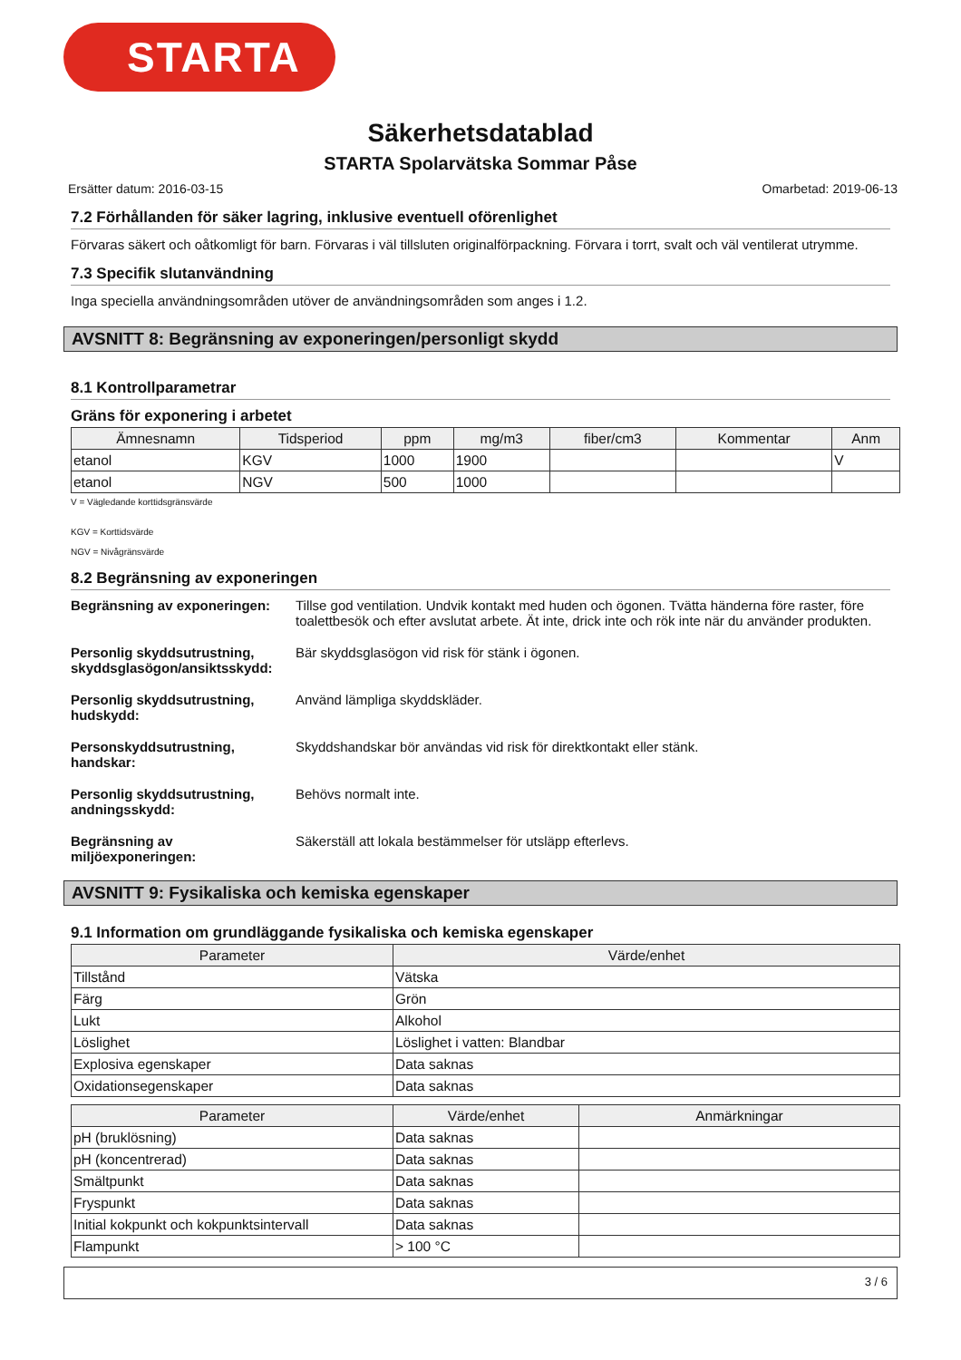STARTA
Säkerhetsdatablad
STARTA Spolarvätska Sommar Påse
Ersätter datum: 2016-03-15 Omarbetad: 2019-06-13
7.2 Förhållanden för säker lagring, inklusive eventuell oförenlighet
Förvaras säkert och oåtkomligt för barn. Förvaras i väl tillsluten originalförpackning. Förvara i torrt, svalt och väl ventilerat utrymme.
7.3 Specifik slutanvändning
Inga speciella användningsområden utöver de användningsområden som anges i 1.2.
AVSNITT 8: Begränsning av exponeringen/personligt skydd
8.1 Kontrollparametrar
Gräns för exponering i arbetet
| Ämnesnamn | Tidsperiod | ppm | mg/m3 | fiber/cm3 | Kommentar | Anm |
| --- | --- | --- | --- | --- | --- | --- |
| etanol | KGV | 1000 | 1900 | | | V |
| etanol | NGV | 500 | 1000 | | | |
V = Vägledande korttidsgränsvärde
KGV = Korttidsvärde
NGV = Nivågränsvärde
8.2 Begränsning av exponeringen
Begränsning av exponeringen: Tillse god ventilation. Undvik kontakt med huden och ögonen. Tvätta händerna före raster, före toalettbesök och efter avslutat arbete. Ät inte, drick inte och rök inte när du använder produkten.
Personlig skyddsutrustning, skyddsglasögon/ansiktsskydd: Bär skyddsglasögon vid risk för stänk i ögonen.
Personlig skyddsutrustning, hudskydd: Använd lämpliga skyddskläder.
Personskyddsutrustning, handskar: Skyddshandskar bör användas vid risk för direktkontakt eller stänk.
Personlig skyddsutrustning, andningsskydd: Behövs normalt inte.
Begränsning av miljöexponeringen: Säkerställ att lokala bestämmelser för utsläpp efterlevs.
AVSNITT 9: Fysikaliska och kemiska egenskaper
9.1 Information om grundläggande fysikaliska och kemiska egenskaper
| Parameter | Värde/enhet |
| --- | --- |
| Tillstånd | Vätska |
| Färg | Grön |
| Lukt | Alkohol |
| Löslighet | Löslighet i vatten: Blandbar |
| Explosiva egenskaper | Data saknas |
| Oxidationsegenskaper | Data saknas |
| Parameter | Värde/enhet | Anmärkningar |
| --- | --- | --- |
| pH (bruklösning) | Data saknas | |
| pH (koncentrerad) | Data saknas | |
| Smältpunkt | Data saknas | |
| Fryspunkt | Data saknas | |
| Initial kokpunkt och kokpunktsintervall | Data saknas | |
| Flampunkt | > 100 °C | |
3 / 6